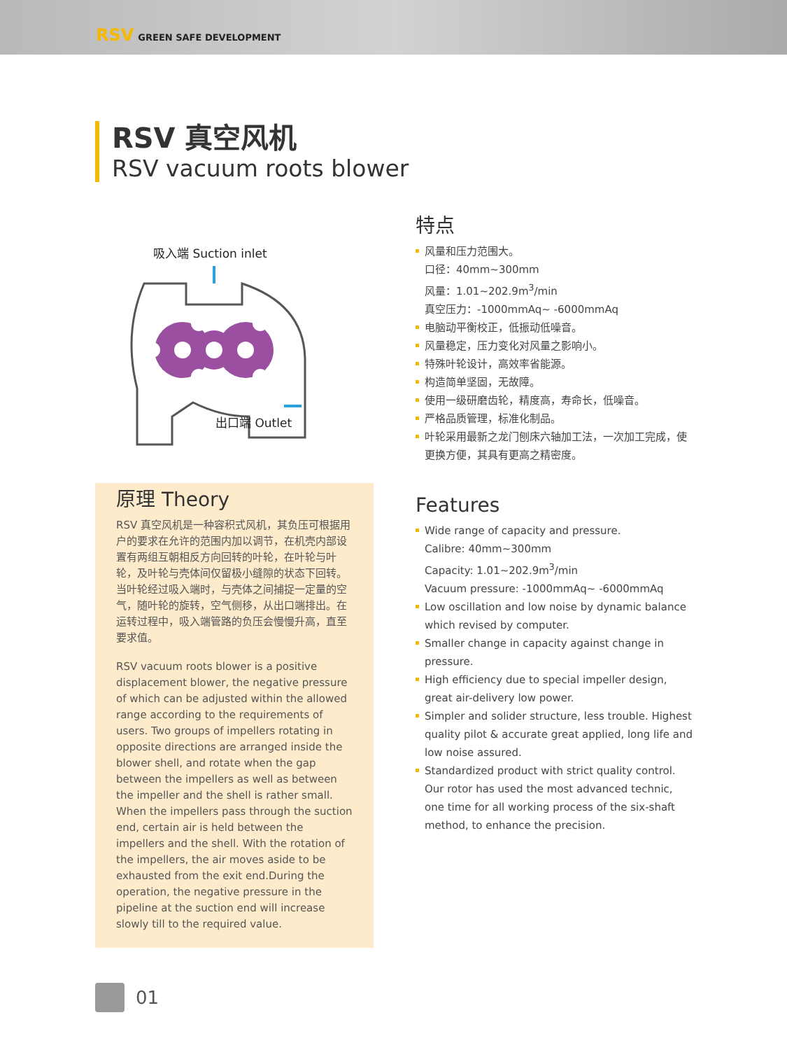RSV GREEN SAFE DEVELOPMENT
RSV 真空风机
RSV vacuum roots blower
吸入端 Suction inlet
出口端 Outlet
原理 Theory
RSV 真空风机是一种容积式风机，其负压可根据用户的要求在允许的范围内加以调节，在机壳内部设置有两组互朝相反方向回转的叶轮，在叶轮与叶轮，及叶轮与壳体间仅留极小缝隙的状态下回转。当叶轮经过吸入端时，与壳体之间捕捉一定量的空气，随叶轮的旋转，空气侧移，从出口端排出。在运转过程中，吸入端管路的负压会慢慢升高，直至要求值。
RSV vacuum roots blower is a positive displacement blower, the negative pressure of which can be adjusted within the allowed range according to the requirements of users. Two groups of impellers rotating in opposite directions are arranged inside the blower shell, and rotate when the gap between the impellers as well as between the impeller and the shell is rather small. When the impellers pass through the suction end, certain air is held between the impellers and the shell. With the rotation of the impellers, the air moves aside to be exhausted from the exit end.During the operation, the negative pressure in the pipeline at the suction end will increase slowly till to the required value.
特点
风量和压力范围大。
口径：40mm~300mm
风量：1.01~202.9m<sup>3</sup>/min
真空压力：-1000mmAq~ -6000mmAq
电脑动平衡校正，低振动低噪音。
风量稳定，压力变化对风量之影响小。
特殊叶轮设计，高效率省能源。
构造简单坚固，无故障。
使用一级研磨齿轮，精度高，寿命长，低噪音。
严格品质管理，标准化制品。
叶轮采用最新之龙门刨床六轴加工法，一次加工完成，使更换方便，其具有更高之精密度。
Features
Wide range of capacity and pressure.
Calibre: 40mm~300mm
Capacity: 1.01~202.9m<sup>3</sup>/min
Vacuum pressure: -1000mmAq~ -6000mmAq
Low oscillation and low noise by dynamic balance which revised by computer.
Smaller change in capacity against change in pressure.
High efficiency due to special impeller design, great air-delivery low power.
Simpler and solider structure, less trouble. Highest quality pilot & accurate great applied, long life and low noise assured.
Standardized product with strict quality control. Our rotor has used the most advanced technic, one time for all working process of the six-shaft method, to enhance the precision.
01